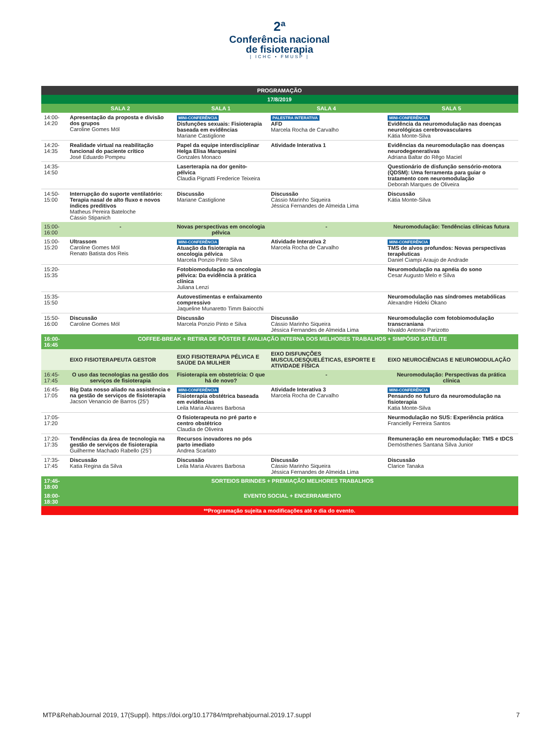2ª
Conferência nacional
de fisioterapia
| ICHC • FMUSP |
| PROGRAMAÇÃO | | | | |
| --- | --- | --- | --- | --- |
| 17/8/2019 | | | | |
| | SALA 2 | SALA 1 | SALA 4 | SALA 5 |
| 14:00-14:20 | Apresentação da proposta e divisão dos grupos Caroline Gomes Mól | MINI-CONFERÊNCIA Disfunções sexuais: Fisioterapia baseada em evidências Mariane Castiglione | PALESTRA INTERATIVA AFD Marcela Rocha de Carvalho | MINI-CONFERÊNCIA Evidência da neuromodulação nas doenças neurológicas cerebrovasculares Kátia Monte-Silva |
| 14:20-14:35 | Realidade virtual na reabilitação funcional do paciente crítico José Eduardo Pompeu | Papel da equipe interdisciplinar Helga Elisa Marquesini Gonzales Monaco | Atividade Interativa 1 | Evidências da neuromodulação nas doenças neurodegenerativas Adriana Baltar do Rêgo Maciel |
| 14:35-14:50 | | Laserterapia na dor genito-pélvica Claudia Pignatti Frederice Teixeira | | Questionário de disfunção sensório-motora (QDSM): Uma ferramenta para guiar o tratamento com neuromodulação Deborah Marques de Oliveira |
| 14:50-15:00 | Interrupção do suporte ventilatório: Terapia nasal de alto fluxo e novos índices preditivos Matheus Pereira Bateloche Cássio Stipanich | Discussão Mariane Castiglione | Discussão Cássio Marinho Siqueira Jéssica Fernandes de Almeida Lima | Discussão Kátia Monte-Silva |
| 15:00-16:00 | - | Novas perspectivas em oncologia pélvica | - | Neuromodulação: Tendências clínicas futura |
| 15:00-15:20 | Ultrassom Caroline Gomes Mól Renato Batista dos Reis | MINI-CONFERÊNCIA Atuação da fisioterapia na oncologia pélvica Marcela Ponzio Pinto Silva | Atividade Interativa 2 Marcela Rocha de Carvalho | MINI-CONFERÊNCIA TMS de alvos profundos: Novas perspectivas terapêuticas Daniel Ciampi Araujo de Andrade |
| 15:20-15:35 | | Fotobiomodulação na oncologia pélvica: Da evidência à prática clínica Juliana Lenzi | | Neuromodulação na apnéia do sono Cesar Augusto Melo e Silva |
| 15:35-15:50 | | Autovestimentas e enfaixamento compressivo Jaqueline Munaretto Timm Baiocchi | | Neuromodulação nas síndromes metabólicas Alexandre Hideki Okano |
| 15:50-16:00 | Discussão Caroline Gomes Mól | Discussão Marcela Ponzio Pinto e Silva | Discussão Cássio Marinho Siqueira Jéssica Fernandes de Almeida Lima | Neuromodulação com fotobiomodulação transcraniana Nivaldo Antonio Parizotto |
| 16:00-16:45 | COFFEE-BREAK + RETIRA DE PÔSTER E AVALIAÇÃO INTERNA DOS MELHORES TRABALHOS + SIMPÓSIO SATÉLITE | | | |
| | EIXO FISIOTERAPEUTA GESTOR | EIXO FISIOTERAPIA PÉLVICA E SAÚDE DA MULHER | EIXO DISFUNÇÕES MUSCULOESQUELÉTICAS, ESPORTE E ATIVIDADE FÍSICA | EIXO NEUROCIÊNCIAS E NEUROMODULAÇÃO |
| 16:45-17:45 | O uso das tecnologias na gestão dos serviços de fisioterapia | Fisioterapia em obstetrícia: O que há de novo? | - | Neuromodulação: Perspectivas da prática clínica |
| 16:45-17:05 | Big Data nosso aliado na assistência e na gestão de serviços de fisioterapia Jacson Venancio de Barros (25’) | MINI-CONFERÊNCIA Fisioterapia obstétrica baseada em evidências Leila Maria Alvares Barbosa | Atividade Interativa 3 Marcela Rocha de Carvalho | MINI-CONFERÊNCIA Pensando no futuro da neuromodulação na fisioterapia Katia Monte-Silva |
| 17:05-17:20 | | O fisioterapeuta no pré parto e centro obstétrico Claudia de Oliveira | | Neurmodulação no SUS: Experiência prática Francielly Ferreira Santos |
| 17:20-17:35 | Tendências da área de tecnologia na gestão de serviços de fisioterapia Guilherme Machado Rabello (25’) | Recursos inovadores no pós parto imediato Andrea Scarlato | | Remuneração em neuromodulação: TMS e tDCS Demósthenes Santana Silva Junior |
| 17:35-17:45 | Discussão Katia Regina da Silva | Discussão Leila Maria Alvares Barbosa | Discussão Cássio Marinho Siqueira Jéssica Fernandes de Almeida Lima | Discussão Clarice Tanaka |
| 17:45-18:00 | SORTEIOS BRINDES + PREMIAÇÃO MELHORES TRABALHOS | | | |
| 18:00-18:30 | EVENTO SOCIAL + ENCERRAMENTO | | | |
| **Programação sujeita a modificações até o dia do evento. | | | | |
MTP&RehabJournal 2019, 17(Suppl). https://doi.org/10.17784/mtprehabjournal.2019.17.suppl 7